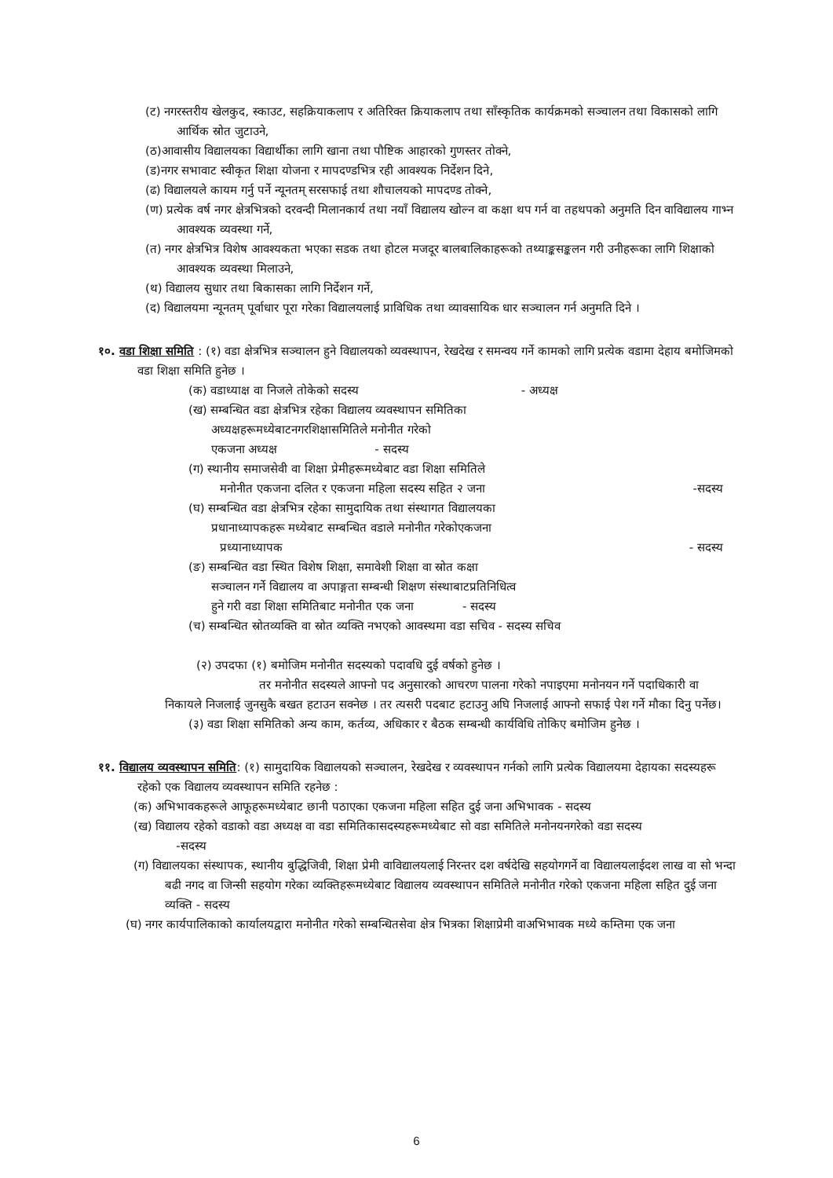(ट) नगरस्तरीय खेलकुद, स्काउट, सहक्रियाकलाप र अतिरिक्त क्रियाकलाप तथा साँस्कृतिक कार्यक्रमको सञ्चालन तथा विकासको लागि आर्थिक स्रोत जुटाउने,
(ठ)आवासीय विद्यालयका विद्यार्थीका लागि खाना तथा पौष्टिक आहारको गुणस्तर तोक्ने,
(ड)नगर सभावाट स्वीकृत शिक्षा योजना र मापदण्डभित्र रही आवश्यक निर्देशन दिने,
(ढ) विद्यालयले कायम गर्नु पर्ने न्यूनतम् सरसफाई तथा शौचालयको मापदण्ड तोक्ने,
(ण) प्रत्येक वर्ष नगर क्षेत्रभित्रको दरवन्दी मिलानकार्य तथा नयाँ विद्यालय खोल्न वा कक्षा थप गर्न वा तहथपको अनुमति दिन वाविद्यालय गाभ्न आवश्यक व्यवस्था गर्ने,
(त) नगर क्षेत्रभित्र विशेष आवश्यकता भएका सडक तथा होटल मजदूर बालबालिकाहरूको तथ्याङ्कसङ्कलन गरी उनीहरूका लागि शिक्षाको आवश्यक व्यवस्था मिलाउने,
(थ) विद्यालय सुधार तथा बिकासका लागि निर्देशन गर्ने,
(द) विद्यालयमा न्यूनतम् पूर्वाधार पूरा गरेका विद्यालयलाई प्राविधिक तथा व्यावसायिक धार सञ्चालन गर्न अनुमति दिने ।
१०. वडा शिक्षा समिति : (१) वडा क्षेत्रभित्र सञ्चालन हुने विद्यालयको व्यवस्थापन, रेखदेख र समन्वय गर्ने कामको लागि प्रत्येक वडामा देहाय बमोजिमको वडा शिक्षा समिति हुनेछ ।
(क) वडाध्याक्ष वा निजले तोकेको सदस्य - अध्यक्ष
(ख) सम्बन्धित वडा क्षेत्रभित्र रहेका विद्यालय व्यवस्थापन समितिका
अध्यक्षहरूमध्येबाटनगरशिक्षासमितिले मनोनीत गरेको
एकजना अध्यक्ष - सदस्य
(ग) स्थानीय समाजसेवी वा शिक्षा प्रेमीहरूमध्येबाट वडा शिक्षा समितिले
मनोनीत एकजना दलित र एकजना महिला सदस्य सहित २ जना -सदस्य
(घ) सम्बन्धित वडा क्षेत्रभित्र रहेका सामुदायिक तथा संस्थागत विद्यालयका
प्रधानाध्यापकहरू मध्येबाट सम्बन्धित वडाले मनोनीत गरेकोएकजना
प्रध्यानाध्यापक - सदस्य
(ङ) सम्बन्धित वडा स्थित विशेष शिक्षा, समावेशी शिक्षा वा स्रोत कक्षा
सञ्चालन गर्ने विद्यालय वा अपाङ्गता सम्बन्धी शिक्षण संस्थाबाटप्रतिनिधित्व
हुने गरी वडा शिक्षा समितिबाट मनोनीत एक जना - सदस्य
(च) सम्बन्धित स्रोतव्यक्ति वा स्रोत व्यक्ति नभएको आवस्थमा वडा सचिव - सदस्य सचिव
(२) उपदफा (१) बमोजिम मनोनीत सदस्यको पदावधि दुई वर्षको हुनेछ ।
तर मनोनीत सदस्यले आफ्नो पद अनुसारको आचरण पालना गरेको नपाइएमा मनोनयन गर्ने पदाधिकारी वा निकायले निजलाई जुनसुकै बखत हटाउन सक्नेछ । तर त्यसरी पदबाट हटाउनु अघि निजलाई आफ्नो सफाई पेश गर्ने मौका दिनु पर्नेछ।
(३) वडा शिक्षा समितिको अन्य काम, कर्तव्य, अधिकार र बैठक सम्बन्धी कार्यविधि तोकिए बमोजिम हुनेछ ।
११. विद्यालय व्यवस्थापन समिति: (१) सामुदायिक विद्यालयको सञ्चालन, रेखदेख र व्यवस्थापन गर्नको लागि प्रत्येक विद्यालयमा देहायका सदस्यहरू रहेको एक विद्यालय व्यवस्थापन समिति रहनेछ :
(क) अभिभावकहरूले आफूहरूमध्येबाट छानी पठाएका एकजना महिला सहित दुई जना अभिभावक - सदस्य
(ख) विद्यालय रहेको वडाको वडा अध्यक्ष वा वडा समितिकासदस्यहरूमध्येबाट सो वडा समितिले मनोनयनगरेको वडा सदस्य
-सदस्य
(ग) विद्यालयका संस्थापक, स्थानीय बुद्धिजिवी, शिक्षा प्रेमी वाविद्यालयलाई निरन्तर दश वर्षदेखि सहयोगगर्ने वा विद्यालयलाईदश लाख वा सो भन्दा बढी नगद वा जिन्सी सहयोग गरेका व्यक्तिहरूमध्येबाट विद्यालय व्यवस्थापन समितिले मनोनीत गरेको एकजना महिला सहित दुई जना व्यक्ति - सदस्य
(घ) नगर कार्यपालिकाको कार्यालयद्वारा मनोनीत गरेको सम्बन्धितसेवा क्षेत्र भित्रका शिक्षाप्रेमी वाअभिभावक मध्ये कम्तिमा एक जना
6